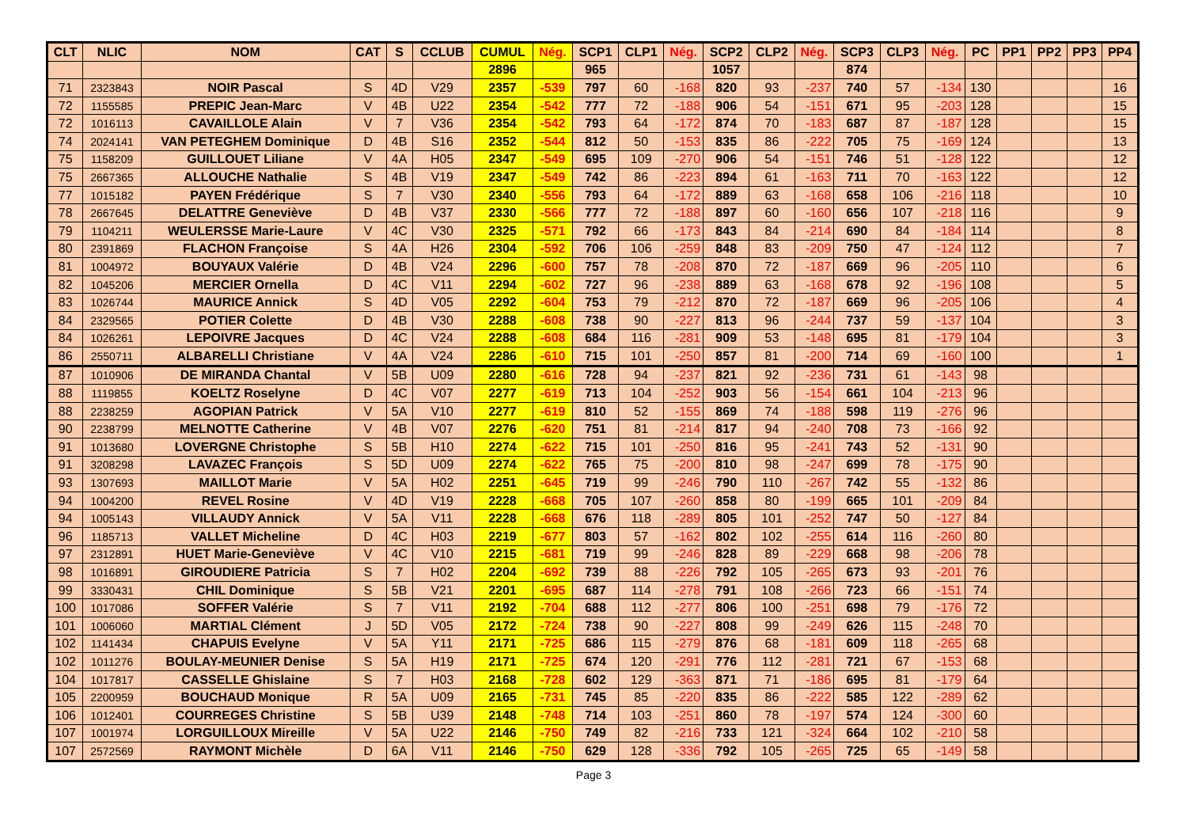| CLT | NLIC | NOM | CAT | S | CCLUB | CUMUL | Nég. | SCP1 | CLP1 | Nég. | SCP2 | CLP2 | Nég. | SCP3 | CLP3 | Nég. | PC | PP1 | PP2 | PP3 | PP4 |
| --- | --- | --- | --- | --- | --- | --- | --- | --- | --- | --- | --- | --- | --- | --- | --- | --- | --- | --- | --- | --- | --- |
| | | | | | | 2896 | | 965 | | | 1057 | | | 874 | | | | | | | |
| 71 | 2323843 | NOIR Pascal | S | 4D | V29 | 2357 | -539 | 797 | 60 | -168 | 820 | 93 | -237 | 740 | 57 | -134 | 130 | | | | 16 |
| 72 | 1155585 | PREPIC Jean-Marc | V | 4B | U22 | 2354 | -542 | 777 | 72 | -188 | 906 | 54 | -151 | 671 | 95 | -203 | 128 | | | | 15 |
| 72 | 1016113 | CAVAILLOLE Alain | V | 7 | V36 | 2354 | -542 | 793 | 64 | -172 | 874 | 70 | -183 | 687 | 87 | -187 | 128 | | | | 15 |
| 74 | 2024141 | VAN PETEGHEM Dominique | D | 4B | S16 | 2352 | -544 | 812 | 50 | -153 | 835 | 86 | -222 | 705 | 75 | -169 | 124 | | | | 13 |
| 75 | 1158209 | GUILLOUET Liliane | V | 4A | H05 | 2347 | -549 | 695 | 109 | -270 | 906 | 54 | -151 | 746 | 51 | -128 | 122 | | | | 12 |
| 75 | 2667365 | ALLOUCHE Nathalie | S | 4B | V19 | 2347 | -549 | 742 | 86 | -223 | 894 | 61 | -163 | 711 | 70 | -163 | 122 | | | | 12 |
| 77 | 1015182 | PAYEN Frédérique | S | 7 | V30 | 2340 | -556 | 793 | 64 | -172 | 889 | 63 | -168 | 658 | 106 | -216 | 118 | | | | 10 |
| 78 | 2667645 | DELATTRE Geneviève | D | 4B | V37 | 2330 | -566 | 777 | 72 | -188 | 897 | 60 | -160 | 656 | 107 | -218 | 116 | | | | 9 |
| 79 | 1104211 | WEULERSSE Marie-Laure | V | 4C | V30 | 2325 | -571 | 792 | 66 | -173 | 843 | 84 | -214 | 690 | 84 | -184 | 114 | | | | 8 |
| 80 | 2391869 | FLACHON Françoise | S | 4A | H26 | 2304 | -592 | 706 | 106 | -259 | 848 | 83 | -209 | 750 | 47 | -124 | 112 | | | | 7 |
| 81 | 1004972 | BOUYAUX Valérie | D | 4B | V24 | 2296 | -600 | 757 | 78 | -208 | 870 | 72 | -187 | 669 | 96 | -205 | 110 | | | | 6 |
| 82 | 1045206 | MERCIER Ornella | D | 4C | V11 | 2294 | -602 | 727 | 96 | -238 | 889 | 63 | -168 | 678 | 92 | -196 | 108 | | | | 5 |
| 83 | 1026744 | MAURICE Annick | S | 4D | V05 | 2292 | -604 | 753 | 79 | -212 | 870 | 72 | -187 | 669 | 96 | -205 | 106 | | | | 4 |
| 84 | 2329565 | POTIER Colette | D | 4B | V30 | 2288 | -608 | 738 | 90 | -227 | 813 | 96 | -244 | 737 | 59 | -137 | 104 | | | | 3 |
| 84 | 1026261 | LEPOIVRE Jacques | D | 4C | V24 | 2288 | -608 | 684 | 116 | -281 | 909 | 53 | -148 | 695 | 81 | -179 | 104 | | | | 3 |
| 86 | 2550711 | ALBARELLI Christiane | V | 4A | V24 | 2286 | -610 | 715 | 101 | -250 | 857 | 81 | -200 | 714 | 69 | -160 | 100 | | | | 1 |
| 87 | 1010906 | DE MIRANDA Chantal | V | 5B | U09 | 2280 | -616 | 728 | 94 | -237 | 821 | 92 | -236 | 731 | 61 | -143 | 98 | | | | |
| 88 | 1119855 | KOELTZ Roselyne | D | 4C | V07 | 2277 | -619 | 713 | 104 | -252 | 903 | 56 | -154 | 661 | 104 | -213 | 96 | | | | |
| 88 | 2238259 | AGOPIAN Patrick | V | 5A | V10 | 2277 | -619 | 810 | 52 | -155 | 869 | 74 | -188 | 598 | 119 | -276 | 96 | | | | |
| 90 | 2238799 | MELNOTTE Catherine | V | 4B | V07 | 2276 | -620 | 751 | 81 | -214 | 817 | 94 | -240 | 708 | 73 | -166 | 92 | | | | |
| 91 | 1013680 | LOVERGNE Christophe | S | 5B | H10 | 2274 | -622 | 715 | 101 | -250 | 816 | 95 | -241 | 743 | 52 | -131 | 90 | | | | |
| 91 | 3208298 | LAVAZEC François | S | 5D | U09 | 2274 | -622 | 765 | 75 | -200 | 810 | 98 | -247 | 699 | 78 | -175 | 90 | | | | |
| 93 | 1307693 | MAILLOT Marie | V | 5A | H02 | 2251 | -645 | 719 | 99 | -246 | 790 | 110 | -267 | 742 | 55 | -132 | 86 | | | | |
| 94 | 1004200 | REVEL Rosine | V | 4D | V19 | 2228 | -668 | 705 | 107 | -260 | 858 | 80 | -199 | 665 | 101 | -209 | 84 | | | | |
| 94 | 1005143 | VILLAUDY Annick | V | 5A | V11 | 2228 | -668 | 676 | 118 | -289 | 805 | 101 | -252 | 747 | 50 | -127 | 84 | | | | |
| 96 | 1185713 | VALLET Micheline | D | 4C | H03 | 2219 | -677 | 803 | 57 | -162 | 802 | 102 | -255 | 614 | 116 | -260 | 80 | | | | |
| 97 | 2312891 | HUET Marie-Geneviève | V | 4C | V10 | 2215 | -681 | 719 | 99 | -246 | 828 | 89 | -229 | 668 | 98 | -206 | 78 | | | | |
| 98 | 1016891 | GIROUDIERE Patricia | S | 7 | H02 | 2204 | -692 | 739 | 88 | -226 | 792 | 105 | -265 | 673 | 93 | -201 | 76 | | | | |
| 99 | 3330431 | CHIL Dominique | S | 5B | V21 | 2201 | -695 | 687 | 114 | -278 | 791 | 108 | -266 | 723 | 66 | -151 | 74 | | | | |
| 100 | 1017086 | SOFFER Valérie | S | 7 | V11 | 2192 | -704 | 688 | 112 | -277 | 806 | 100 | -251 | 698 | 79 | -176 | 72 | | | | |
| 101 | 1006060 | MARTIAL Clément | J | 5D | V05 | 2172 | -724 | 738 | 90 | -227 | 808 | 99 | -249 | 626 | 115 | -248 | 70 | | | | |
| 102 | 1141434 | CHAPUIS Evelyne | V | 5A | Y11 | 2171 | -725 | 686 | 115 | -279 | 876 | 68 | -181 | 609 | 118 | -265 | 68 | | | | |
| 102 | 1011276 | BOULAY-MEUNIER Denise | S | 5A | H19 | 2171 | -725 | 674 | 120 | -291 | 776 | 112 | -281 | 721 | 67 | -153 | 68 | | | | |
| 104 | 1017817 | CASSELLE Ghislaine | S | 7 | H03 | 2168 | -728 | 602 | 129 | -363 | 871 | 71 | -186 | 695 | 81 | -179 | 64 | | | | |
| 105 | 2200959 | BOUCHAUD Monique | R | 5A | U09 | 2165 | -731 | 745 | 85 | -220 | 835 | 86 | -222 | 585 | 122 | -289 | 62 | | | | |
| 106 | 1012401 | COURREGES Christine | S | 5B | U39 | 2148 | -748 | 714 | 103 | -251 | 860 | 78 | -197 | 574 | 124 | -300 | 60 | | | | |
| 107 | 1001974 | LORGUILLOUX Mireille | V | 5A | U22 | 2146 | -750 | 749 | 82 | -216 | 733 | 121 | -324 | 664 | 102 | -210 | 58 | | | | |
| 107 | 2572569 | RAYMONT Michèle | D | 6A | V11 | 2146 | -750 | 629 | 128 | -336 | 792 | 105 | -265 | 725 | 65 | -149 | 58 | | | | |
Page 3